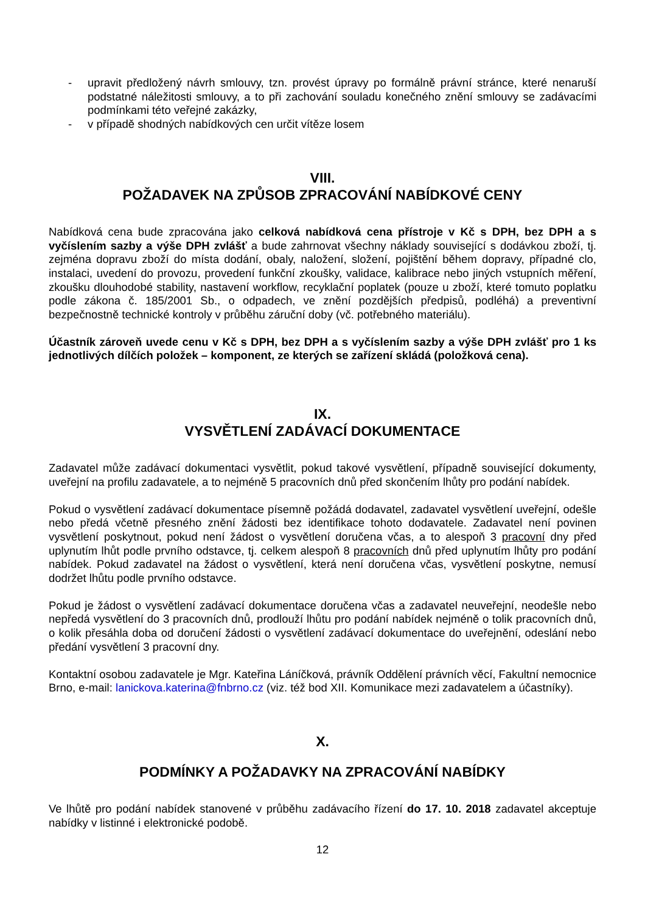- upravit předložený návrh smlouvy, tzn. provést úpravy po formálně právní stránce, které nenaruší podstatné náležitosti smlouvy, a to při zachování souladu konečného znění smlouvy se zadávacími podmínkami této veřejné zakázky,
- v případě shodných nabídkových cen určit vítěze losem
VIII.
POŽADAVEK NA ZPŮSOB ZPRACOVÁNÍ NABÍDKOVÉ CENY
Nabídková cena bude zpracována jako celková nabídková cena přístroje v Kč s DPH, bez DPH a s vyčíslením sazby a výše DPH zvlášť a bude zahrnovat všechny náklady související s dodávkou zboží, tj. zejména dopravu zboží do místa dodání, obaly, naložení, složení, pojištění během dopravy, případné clo, instalaci, uvedení do provozu, provedení funkční zkoušky, validace, kalibrace nebo jiných vstupních měření, zkoušku dlouhodobé stability, nastavení workflow, recyklační poplatek (pouze u zboží, které tomuto poplatku podle zákona č. 185/2001 Sb., o odpadech, ve znění pozdějších předpisů, podléhá) a preventivní bezpečnostně technické kontroly v průběhu záruční doby (vč. potřebného materiálu).
Účastník zároveň uvede cenu v Kč s DPH, bez DPH a s vyčíslením sazby a výše DPH zvlášť pro 1 ks jednotlivých dílčích položek – komponent, ze kterých se zařízení skládá (položková cena).
IX.
VYSVĚTLENÍ ZADÁVACÍ DOKUMENTACE
Zadavatel může zadávací dokumentaci vysvětlit, pokud takové vysvětlení, případně související dokumenty, uveřejní na profilu zadavatele, a to nejméně 5 pracovních dnů před skončením lhůty pro podání nabídek.
Pokud o vysvětlení zadávací dokumentace písemně požádá dodavatel, zadavatel vysvětlení uveřejní, odešle nebo předá včetně přesného znění žádosti bez identifikace tohoto dodavatele. Zadavatel není povinen vysvětlení poskytnout, pokud není žádost o vysvětlení doručena včas, a to alespoň 3 pracovní dny před uplynutím lhůt podle prvního odstavce, tj. celkem alespoň 8 pracovních dnů před uplynutím lhůty pro podání nabídek. Pokud zadavatel na žádost o vysvětlení, která není doručena včas, vysvětlení poskytne, nemusí dodržet lhůtu podle prvního odstavce.
Pokud je žádost o vysvětlení zadávací dokumentace doručena včas a zadavatel neuveřejní, neodešle nebo nepředá vysvětlení do 3 pracovních dnů, prodlouží lhůtu pro podání nabídek nejméně o tolik pracovních dnů, o kolik přesáhla doba od doručení žádosti o vysvětlení zadávací dokumentace do uveřejnění, odeslání nebo předání vysvětlení 3 pracovní dny.
Kontaktní osobou zadavatele je Mgr. Kateřina Láníčková, právník Oddělení právních věcí, Fakultní nemocnice Brno, e-mail: lanickova.katerina@fnbrno.cz (viz. též bod XII. Komunikace mezi zadavatelem a účastníky).
X.
PODMÍNKY A POŽADAVKY NA ZPRACOVÁNÍ NABÍDKY
Ve lhůtě pro podání nabídek stanovené v průběhu zadávacího řízení do 17. 10. 2018 zadavatel akceptuje nabídky v listinné i elektronické podobě.
12